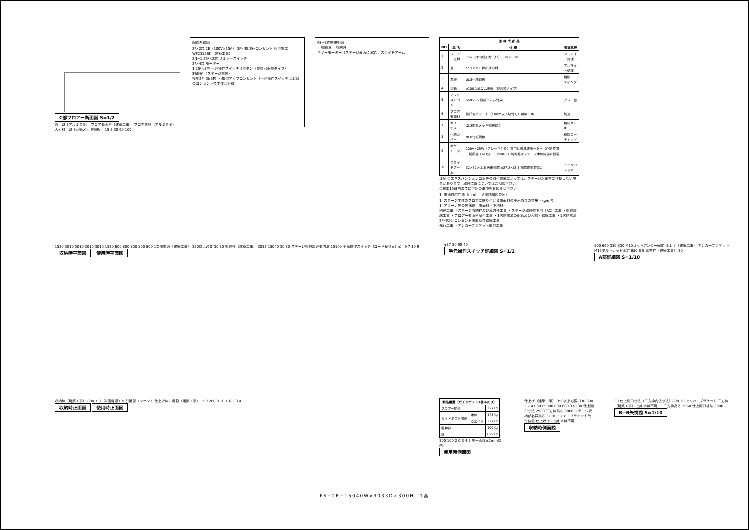C部フロアー断面図 S=1/2
蓋（t2.3アルミ合金） フロア表面材（建築工事） フロア主材（アルミ合金） 大引材（t2.3亜鉛メッキ鋼板） 15 3 30 60 100
配線系統図
2²×2芯 2E（100V×15A） 3P引掛埋込コンセント 松下電工WF2315BK（建築工事）
2N−1.25²×2芯 リミットスイッチ
2²×4芯 モーター
1.25²×3芯 手元操作スイッチ 2ボタン（非自己保持タイプ）
制御盤 〈ステージ本体〉
接地2P（旧3P）引掛型アップコンセント（手元操作スイッチは上記のコンセントで本体と分離）
FS−E作動説明図
＝展開時 ＝収納時
ギヤーモーター（ステージ裏面に固定） スライドアーム
| 主 構 成 部 品 | | | |
| --- | --- | --- | --- |
| NO | 品 名 | 仕 様 | 表面処理 |
| 1 | フロアー主材 | アルミ押出成形材（t2）30×200×L | アルマイト処理 |
| 2 | 蓋 | t2.3アルミ押出成形材 | アルマイト処理 |
| 3 | 幕板 | t0.8化粧鋼板 | 樹脂コーティング |
| 4 | 車輪 | φ100合成ゴム車輪（非汚染タイプ） | |
| 5 | アジャストゴム | φ50×15 合成ゴム非汚染 | グレー色 |
| 6 | フロア表面材 | 長尺塩ビシート（t3mm以下貼付可）建築工事 | 別途 |
| 7 | ガイドポスト | t2.3亜鉛メッキ鋼板ほか | 亜鉛メッキ |
| 8 | 化粧カバー | t0.8化粧鋼板 | 樹脂コーティング |
| 9 | ギヤーモーター | 100V×25W（ブレーキ付き）専用仕様減速モーター（作動時間一開閉各3.6/3分：50/60HZ）制御盤はステージ本体内部に設置 | |
| 10 | スライドアーム | 32×32×t1.6 角形鋼管 φ27.2×t2.8 配管用鋼管ほか | ユニクロメッキ |
注記 ①エキスパンションゴム等の取付位置によっては、ステージが正常に作動しない場合があります。取付位置についてはご相談下さい。
②施工15日前までに下記の事項をお知らせ下さい
1. 現場対応寸法（mm）［A部詳細図参照］
1. ステージ本体のフロアに貼り付ける表面材の平米当りの重量（kg/m²）
1. アリーナ床の床構造（表面材・下地材）
別途工事 ・ステージ収納枠及び三方枠工事 ・ステージ取付壁下地（RC）工事 ・収納部床工事 ・フロアー表面材貼付工事 ・1次側電源の配管及び入線・結線工事 ・1次側電源3P引掛けコンセント設置及び結線工事
先行工事 ・アンカーブラケット取付工事
1530 3010 3010 3010 3010 1530 800 800 800 800 800 1次側電源（建築工事） 350以上必要 30 30 収納枠（建築工事） 3033 15040 30 30 ステージ収納部必要内法 15100 手元操作スイッチ（コード長さ±5m） 9 7 10 9
収納時平面図 使用時平面図
φ37 50 90 40
手元操作スイッチ詳細図 S=1/2
800 660 330 330 M10セットアンカー固定 仕上げ（建築工事） アンカーブラケット M12ボルトナット固定 880 B B 三方枠（建築工事） 30
A部詳細図 S=1/10
収納枠（建築工事） 880 7 8 1次側電源±3P引掛型コンセント 仕上げ床に埋設（建築工事） 150 200 9 10 1 6 2 3 4
収納時正面図 使用時正面図
| 製品重量（ガイドポスト1基あたり） | | |
| --- | --- | --- |
| フロアー関係 | | 227Kg |
| ガイドポスト関係 | 本体 | 145Kg |
| | ウエイト | 227Kg |
| 駆動部 | | 100Kg |
| 計 | | 699Kg |
300 100 2 C 3 4 5 床平面度±2mm以内
使用時側面図
仕上げ（建築工事） 350以上必要 330 300 2 7 47 3033 800 800 800 378 30 仕上開口寸法 2900 三方枠高さ 3060 ステージ収納部必要高さ 3110 アンカーブラケット取付位置 仕上げは、出巾木は不可
収納時側面図
30 仕上開口寸法（三方枠内法寸法）800 30 アンカーブラケット 三方枠（建築工事） 出巾木は不可 FL 三方枠高さ 3060 仕上開口寸法 2900
B−B矢視図 S=1/10
FS−2E−15040W×3033D×300H　1基